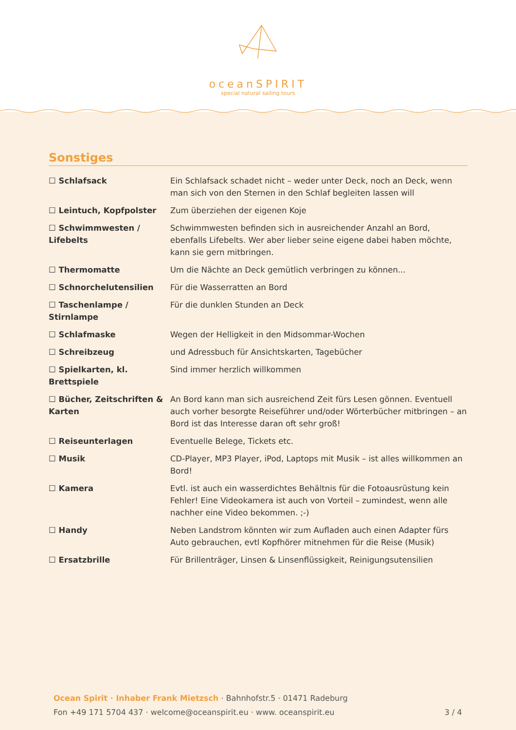oceanSPIRIT
special natural sailing tours
Sonstiges
| ☐ Schlafsack | Ein Schlafsack schadet nicht – weder unter Deck, noch an Deck, wenn man sich von den Sternen in den Schlaf begleiten lassen will |
| ☐ Leintuch, Kopfpolster | Zum überziehen der eigenen Koje |
| ☐ Schwimmwesten / Lifebelts | Schwimmwesten befinden sich in ausreichender Anzahl an Bord, ebenfalls Lifebelts. Wer aber lieber seine eigene dabei haben möchte, kann sie gern mitbringen. |
| ☐ Thermomatte | Um die Nächte an Deck gemütlich verbringen zu können... |
| ☐ Schnorchelutensilien | Für die Wasserratten an Bord |
| ☐ Taschenlampe / Stirnlampe | Für die dunklen Stunden an Deck |
| ☐ Schlafmaske | Wegen der Helligkeit in den Midsommar-Wochen |
| ☐ Schreibzeug | und Adressbuch für Ansichtskarten, Tagebücher |
| ☐ Spielkarten, kl. Brettspiele | Sind immer herzlich willkommen |
| ☐ Bücher, Zeitschriften & Karten | An Bord kann man sich ausreichend Zeit fürs Lesen gönnen. Eventuell auch vorher besorgte Reiseführer und/oder Wörterbücher mitbringen – an Bord ist das Interesse daran oft sehr groß! |
| ☐ Reiseunterlagen | Eventuelle Belege, Tickets etc. |
| ☐ Musik | CD-Player, MP3 Player, iPod, Laptops mit Musik – ist alles willkommen an Bord! |
| ☐ Kamera | Evtl. ist auch ein wasserdichtes Behältnis für die Fotoausrüstung kein Fehler! Eine Videokamera ist auch von Vorteil – zumindest, wenn alle nachher eine Video bekommen. ;-) |
| ☐ Handy | Neben Landstrom könnten wir zum Aufladen auch einen Adapter fürs Auto gebrauchen, evtl Kopfhörer mitnehmen für die Reise (Musik) |
| ☐ Ersatzbrille | Für Brillenträger, Linsen & Linsenflüssigkeit, Reinigungsutensilien |
Ocean Spirit · Inhaber Frank Mietzsch · Bahnhofstr.5 · 01471 Radeburg
Fon +49 171 5704 437 · welcome@oceanspirit.eu · www. oceanspirit.eu 3 / 4